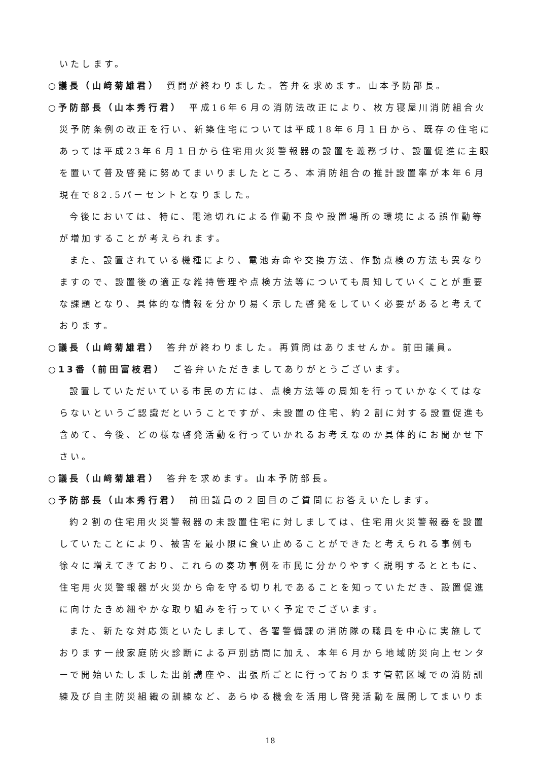いたします。
○議長（山﨑菊雄君）　質問が終わりました。答弁を求めます。山本予防部長。
○予防部長（山本秀行君）　平成16年６月の消防法改正により、枚方寝屋川消防組合火災予防条例の改正を行い、新築住宅については平成18年６月１日から、既存の住宅にあっては平成23年６月１日から住宅用火災警報器の設置を義務づけ、設置促進に主眼を置いて普及啓発に努めてまいりましたところ、本消防組合の推計設置率が本年６月現在で82.5パーセントとなりました。
今後においては、特に、電池切れによる作動不良や設置場所の環境による誤作動等が増加することが考えられます。
また、設置されている機種により、電池寿命や交換方法、作動点検の方法も異なりますので、設置後の適正な維持管理や点検方法等についても周知していくことが重要な課題となり、具体的な情報を分かり易く示した啓発をしていく必要があると考えております。
○議長（山﨑菊雄君）　答弁が終わりました。再質問はありませんか。前田議員。
○13番（前田富枝君）　ご答弁いただきましてありがとうございます。
設置していただいている市民の方には、点検方法等の周知を行っていかなくてはならないというご認識だということですが、未設置の住宅、約２割に対する設置促進も含めて、今後、どの様な啓発活動を行っていかれるお考えなのか具体的にお聞かせ下さい。
○議長（山﨑菊雄君）　答弁を求めます。山本予防部長。
○予防部長（山本秀行君）　前田議員の２回目のご質問にお答えいたします。
約２割の住宅用火災警報器の未設置住宅に対しましては、住宅用火災警報器を設置していたことにより、被害を最小限に食い止めることができたと考えられる事例も徐々に増えてきており、これらの奏功事例を市民に分かりやすく説明するとともに、住宅用火災警報器が火災から命を守る切り札であることを知っていただき、設置促進に向けたきめ細やかな取り組みを行っていく予定でございます。
また、新たな対応策といたしまして、各署警備課の消防隊の職員を中心に実施しております一般家庭防火診断による戸別訪問に加え、本年６月から地域防災向上センターで開始いたしました出前講座や、出張所ごとに行っております管轄区域での消防訓練及び自主防災組織の訓練など、あらゆる機会を活用し啓発活動を展開してまいりま
18